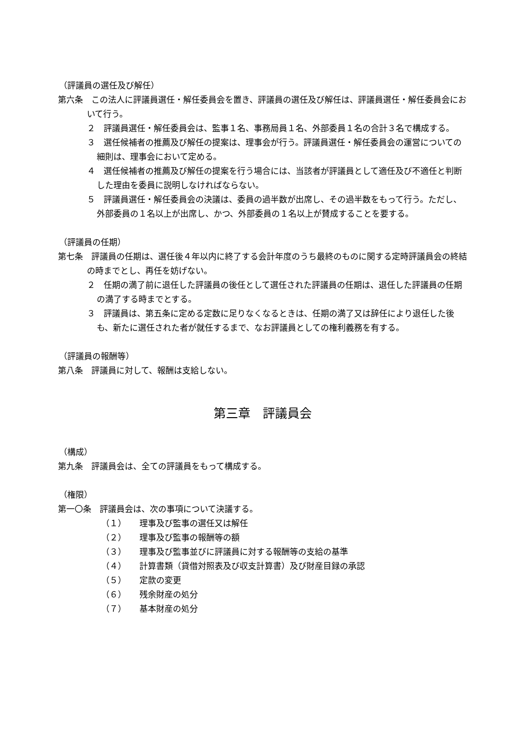（評議員の選任及び解任）
第六条　この法人に評議員選任・解任委員会を置き、評議員の選任及び解任は、評議員選任・解任委員会において行う。
２　評議員選任・解任委員会は、監事１名、事務局員１名、外部委員１名の合計３名で構成する。
３　選任候補者の推薦及び解任の提案は、理事会が行う。評議員選任・解任委員会の運営についての細則は、理事会において定める。
４　選任候補者の推薦及び解任の提案を行う場合には、当該者が評議員として適任及び不適任と判断した理由を委員に説明しなければならない。
５　評議員選任・解任委員会の決議は、委員の過半数が出席し、その過半数をもって行う。ただし、外部委員の１名以上が出席し、かつ、外部委員の１名以上が賛成することを要する。
（評議員の任期）
第七条　評議員の任期は、選任後４年以内に終了する会計年度のうち最終のものに関する定時評議員会の終結の時までとし、再任を妨げない。
２　任期の満了前に退任した評議員の後任として選任された評議員の任期は、退任した評議員の任期の満了する時までとする。
３　評議員は、第五条に定める定数に足りなくなるときは、任期の満了又は辞任により退任した後も、新たに選任された者が就任するまで、なお評議員としての権利義務を有する。
（評議員の報酬等）
第八条　評議員に対して、報酬は支給しない。
第三章　評議員会
（構成）
第九条　評議員会は、全ての評議員をもって構成する。
（権限）
第一〇条　評議員会は、次の事項について決議する。
（１） 理事及び監事の選任又は解任
（２） 理事及び監事の報酬等の額
（３） 理事及び監事並びに評議員に対する報酬等の支給の基準
（４） 計算書類（貸借対照表及び収支計算書）及び財産目録の承認
（５） 定款の変更
（６） 残余財産の処分
（７） 基本財産の処分